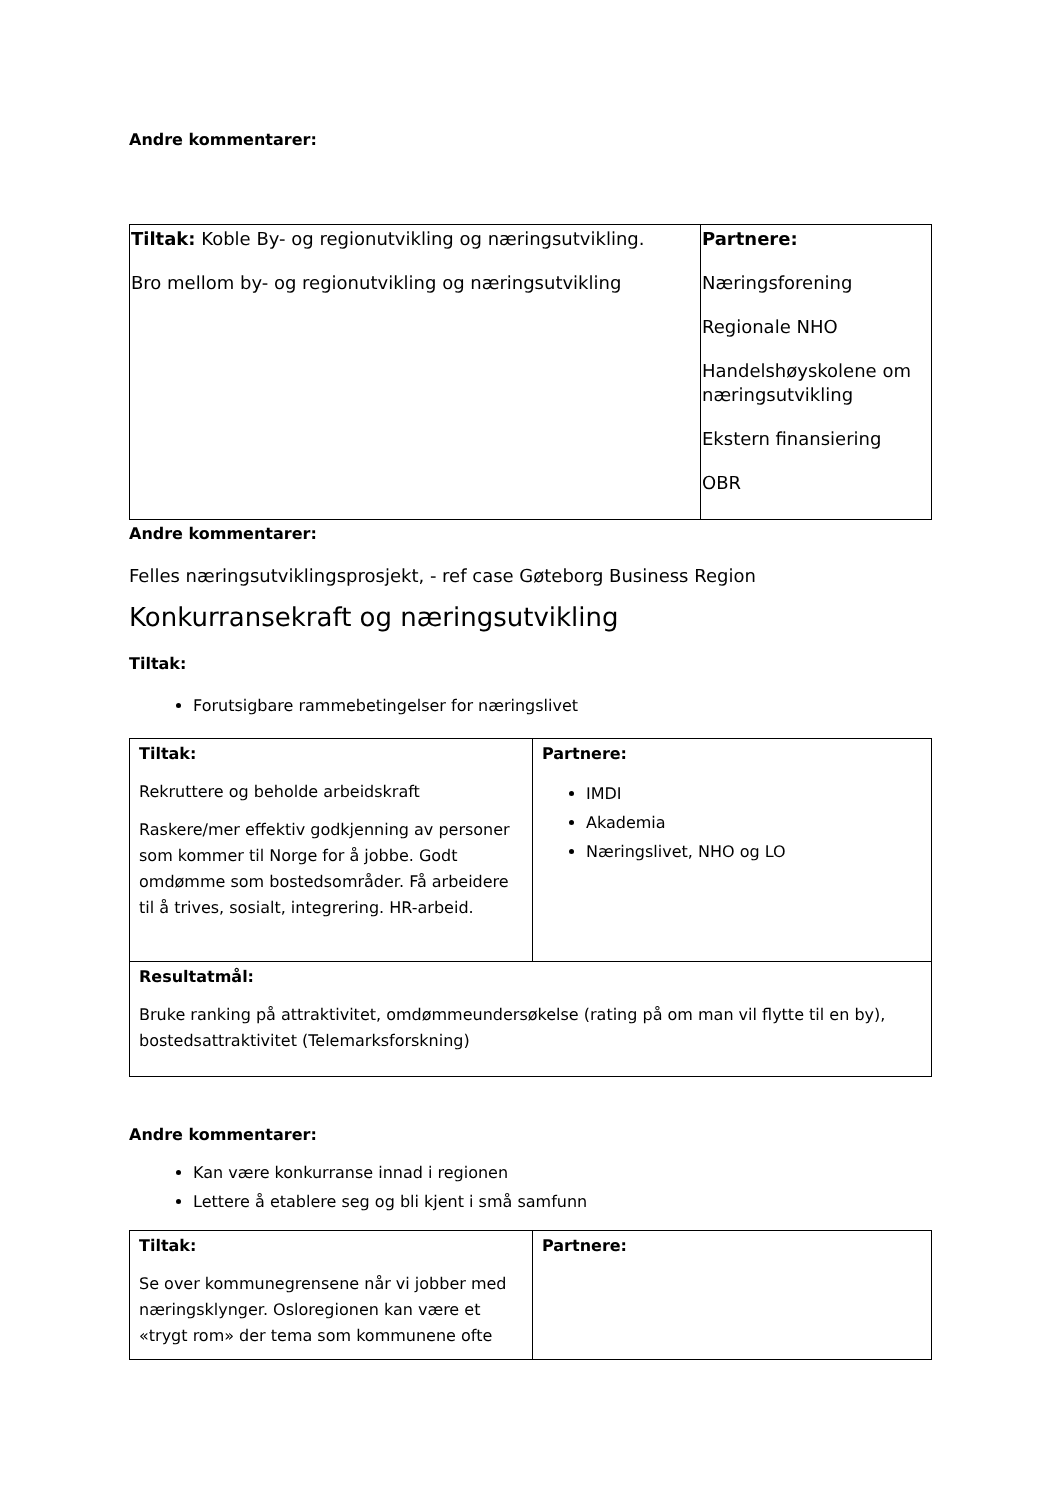Andre kommentarer:
| Tiltak: Koble By- og regionutvikling og næringsutvikling. Bro mellom by- og regionutvikling og næringsutvikling | Partnere: Næringsforening Regionale NHO Handelshøyskolene om næringsutvikling Ekstern finansiering OBR |
Andre kommentarer:
Felles næringsutviklingsprosjekt, - ref case Gøteborg Business Region
Konkurransekraft og næringsutvikling
Tiltak:
Forutsigbare rammebetingelser for næringslivet
| Tiltak: Rekruttere og beholde arbeidskraft Raskere/mer effektiv godkjenning av personer som kommer til Norge for å jobbe. Godt omdømme som bostedsområder. Få arbeidere til å trives, sosialt, integrering. HR-arbeid. | Partnere: IMDI Akademia Næringslivet, NHO og LO |
| Resultatmål: Bruke ranking på attraktivitet, omdømmeundersøkelse (rating på om man vil flytte til en by), bostedsattraktivitet (Telemarksforskning) | |
Andre kommentarer:
Kan være konkurranse innad i regionen
Lettere å etablere seg og bli kjent i små samfunn
| Tiltak: Se over kommunegrensene når vi jobber med næringsklynger. Osloregionen kan være et «trygt rom» der tema som kommunene ofte | Partnere: |